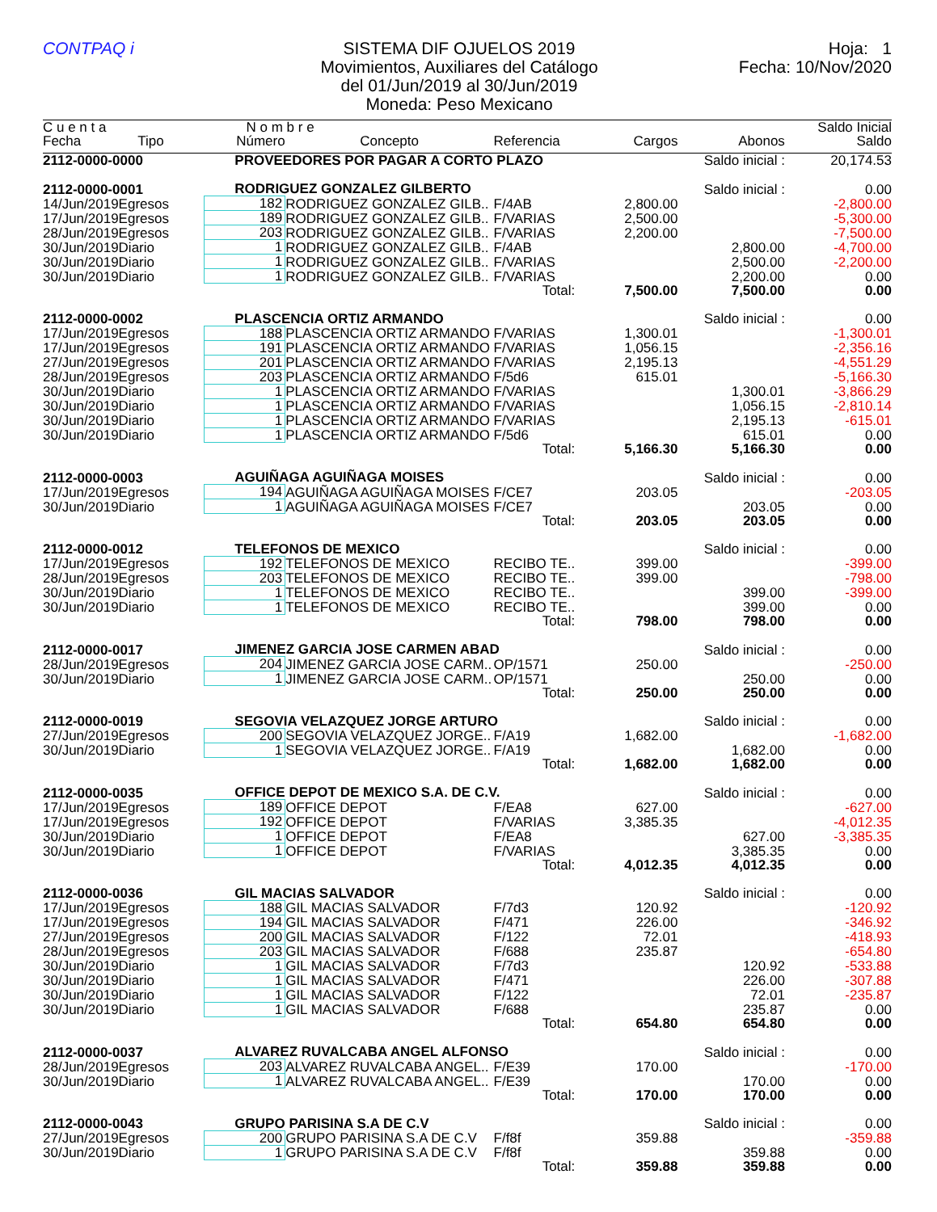CONTPAQ i SISTEMA DIF OJUELOS 2019
Movimientos, Auxiliares del Catálogo
del 01/Jun/2019 al 30/Jun/2019
Moneda: Peso Mexicano
Hoja: 1
Fecha: 10/Nov/2020
| C u e n t a | | N o m b r e | | | | | Saldo Inicial |
| --- | --- | --- | --- | --- | --- | --- | --- |
| Fecha | Tipo | Número | Concepto | Referencia | Cargos | Abonos | Saldo |
| 2112-0000-0000 | | PROVEEDORES POR PAGAR A CORTO PLAZO | | | | Saldo inicial : | 20,174.53 |
| 2112-0000-0001 | | RODRIGUEZ GONZALEZ GILBERTO | | | | Saldo inicial : | 0.00 |
| 14/Jun/2019 | Egresos | 182 | RODRIGUEZ GONZALEZ GILB.. | F/4AB | 2,800.00 | | -2,800.00 |
| 17/Jun/2019 | Egresos | 189 | RODRIGUEZ GONZALEZ GILB.. | F/VARIAS | 2,500.00 | | -5,300.00 |
| 28/Jun/2019 | Egresos | 203 | RODRIGUEZ GONZALEZ GILB.. | F/VARIAS | 2,200.00 | | -7,500.00 |
| 30/Jun/2019 | Diario | 1 | RODRIGUEZ GONZALEZ GILB.. | F/4AB | | 2,800.00 | -4,700.00 |
| 30/Jun/2019 | Diario | 1 | RODRIGUEZ GONZALEZ GILB.. | F/VARIAS | | 2,500.00 | -2,200.00 |
| 30/Jun/2019 | Diario | 1 | RODRIGUEZ GONZALEZ GILB.. | F/VARIAS | | 2,200.00 | 0.00 |
| | | | | Total: | 7,500.00 | 7,500.00 | 0.00 |
| 2112-0000-0002 | | PLASCENCIA ORTIZ ARMANDO | | | | Saldo inicial : | 0.00 |
| 17/Jun/2019 | Egresos | 188 | PLASCENCIA ORTIZ ARMANDO | F/VARIAS | 1,300.01 | | -1,300.01 |
| 17/Jun/2019 | Egresos | 191 | PLASCENCIA ORTIZ ARMANDO | F/VARIAS | 1,056.15 | | -2,356.16 |
| 27/Jun/2019 | Egresos | 201 | PLASCENCIA ORTIZ ARMANDO | F/VARIAS | 2,195.13 | | -4,551.29 |
| 28/Jun/2019 | Egresos | 203 | PLASCENCIA ORTIZ ARMANDO | F/5d6 | 615.01 | | -5,166.30 |
| 30/Jun/2019 | Diario | 1 | PLASCENCIA ORTIZ ARMANDO | F/VARIAS | | 1,300.01 | -3,866.29 |
| 30/Jun/2019 | Diario | 1 | PLASCENCIA ORTIZ ARMANDO | F/VARIAS | | 1,056.15 | -2,810.14 |
| 30/Jun/2019 | Diario | 1 | PLASCENCIA ORTIZ ARMANDO | F/VARIAS | | 2,195.13 | -615.01 |
| 30/Jun/2019 | Diario | 1 | PLASCENCIA ORTIZ ARMANDO | F/5d6 | | 615.01 | 0.00 |
| | | | | Total: | 5,166.30 | 5,166.30 | 0.00 |
| 2112-0000-0003 | | AGUIÑAGA AGUIÑAGA MOISES | | | | Saldo inicial : | 0.00 |
| 17/Jun/2019 | Egresos | 194 | AGUIÑAGA AGUIÑAGA MOISES | F/CE7 | 203.05 | | -203.05 |
| 30/Jun/2019 | Diario | 1 | AGUIÑAGA AGUIÑAGA MOISES | F/CE7 | | 203.05 | 0.00 |
| | | | | Total: | 203.05 | 203.05 | 0.00 |
| 2112-0000-0012 | | TELEFONOS DE MEXICO | | | | Saldo inicial : | 0.00 |
| 17/Jun/2019 | Egresos | 192 | TELEFONOS DE MEXICO | RECIBO TE.. | 399.00 | | -399.00 |
| 28/Jun/2019 | Egresos | 203 | TELEFONOS DE MEXICO | RECIBO TE.. | 399.00 | | -798.00 |
| 30/Jun/2019 | Diario | 1 | TELEFONOS DE MEXICO | RECIBO TE.. | | 399.00 | -399.00 |
| 30/Jun/2019 | Diario | 1 | TELEFONOS DE MEXICO | RECIBO TE.. | | 399.00 | 0.00 |
| | | | | Total: | 798.00 | 798.00 | 0.00 |
| 2112-0000-0017 | | JIMENEZ GARCIA JOSE CARMEN ABAD | | | | Saldo inicial : | 0.00 |
| 28/Jun/2019 | Egresos | 204 | JIMENEZ GARCIA JOSE CARM.. | OP/1571 | 250.00 | | -250.00 |
| 30/Jun/2019 | Diario | 1 | JIMENEZ GARCIA JOSE CARM.. | OP/1571 | | 250.00 | 0.00 |
| | | | | Total: | 250.00 | 250.00 | 0.00 |
| 2112-0000-0019 | | SEGOVIA VELAZQUEZ JORGE ARTURO | | | | Saldo inicial : | 0.00 |
| 27/Jun/2019 | Egresos | 200 | SEGOVIA VELAZQUEZ JORGE.. | F/A19 | 1,682.00 | | -1,682.00 |
| 30/Jun/2019 | Diario | 1 | SEGOVIA VELAZQUEZ JORGE.. | F/A19 | | 1,682.00 | 0.00 |
| | | | | Total: | 1,682.00 | 1,682.00 | 0.00 |
| 2112-0000-0035 | | OFFICE DEPOT DE MEXICO S.A. DE C.V. | | | | Saldo inicial : | 0.00 |
| 17/Jun/2019 | Egresos | 189 | OFFICE DEPOT | F/EA8 | 627.00 | | -627.00 |
| 17/Jun/2019 | Egresos | 192 | OFFICE DEPOT | F/VARIAS | 3,385.35 | | -4,012.35 |
| 30/Jun/2019 | Diario | 1 | OFFICE DEPOT | F/EA8 | | 627.00 | -3,385.35 |
| 30/Jun/2019 | Diario | 1 | OFFICE DEPOT | F/VARIAS | | 3,385.35 | 0.00 |
| | | | | Total: | 4,012.35 | 4,012.35 | 0.00 |
| 2112-0000-0036 | | GIL MACIAS SALVADOR | | | | Saldo inicial : | 0.00 |
| 17/Jun/2019 | Egresos | 188 | GIL MACIAS SALVADOR | F/7d3 | 120.92 | | -120.92 |
| 17/Jun/2019 | Egresos | 194 | GIL MACIAS SALVADOR | F/471 | 226.00 | | -346.92 |
| 27/Jun/2019 | Egresos | 200 | GIL MACIAS SALVADOR | F/122 | 72.01 | | -418.93 |
| 28/Jun/2019 | Egresos | 203 | GIL MACIAS SALVADOR | F/688 | 235.87 | | -654.80 |
| 30/Jun/2019 | Diario | 1 | GIL MACIAS SALVADOR | F/7d3 | | 120.92 | -533.88 |
| 30/Jun/2019 | Diario | 1 | GIL MACIAS SALVADOR | F/471 | | 226.00 | -307.88 |
| 30/Jun/2019 | Diario | 1 | GIL MACIAS SALVADOR | F/122 | | 72.01 | -235.87 |
| 30/Jun/2019 | Diario | 1 | GIL MACIAS SALVADOR | F/688 | | 235.87 | 0.00 |
| | | | | Total: | 654.80 | 654.80 | 0.00 |
| 2112-0000-0037 | | ALVAREZ RUVALCABA ANGEL ALFONSO | | | | Saldo inicial : | 0.00 |
| 28/Jun/2019 | Egresos | 203 | ALVAREZ RUVALCABA ANGEL.. | F/E39 | 170.00 | | -170.00 |
| 30/Jun/2019 | Diario | 1 | ALVAREZ RUVALCABA ANGEL.. | F/E39 | | 170.00 | 0.00 |
| | | | | Total: | 170.00 | 170.00 | 0.00 |
| 2112-0000-0043 | | GRUPO PARISINA S.A DE C.V | | | | Saldo inicial : | 0.00 |
| 27/Jun/2019 | Egresos | 200 | GRUPO PARISINA S.A DE C.V | F/f8f | 359.88 | | -359.88 |
| 30/Jun/2019 | Diario | 1 | GRUPO PARISINA S.A DE C.V | F/f8f | | 359.88 | 0.00 |
| | | | | Total: | 359.88 | 359.88 | 0.00 |